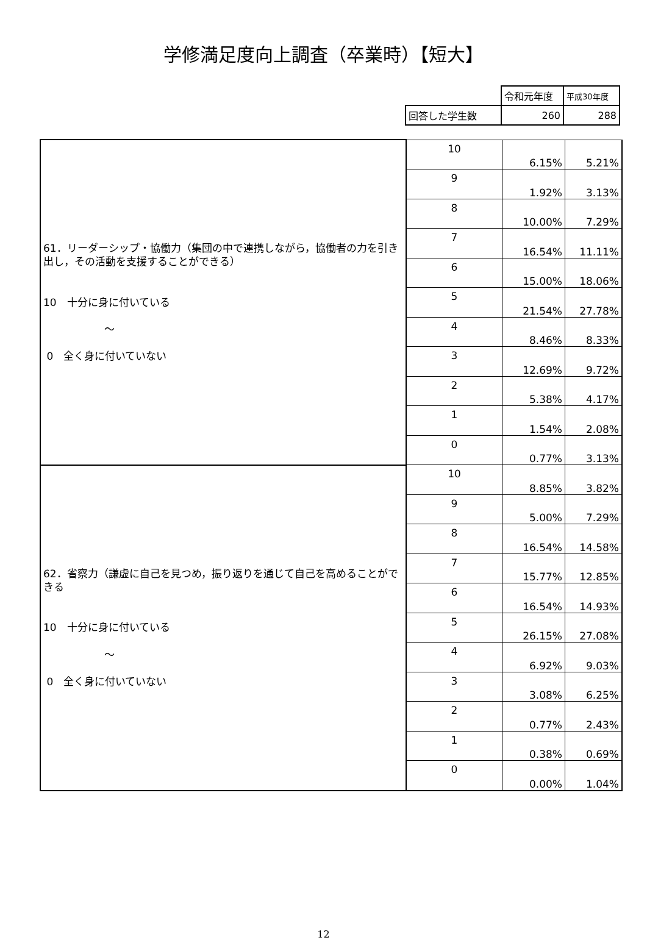学修満足度向上調査（卒業時）【短大】
| | 令和元年度 | 平成30年度 |
| 回答した学生数 | 260 | 288 |
| 61．リーダーシップ・協働力（集団の中で連携しながら，協働者の力を引き出し，その活動を支援することができる） 10 十分に身に付いている ～ 0 全く身に付いていない | 10 | 6.15% | 5.21% |
| | 9 | 1.92% | 3.13% |
| | 8 | 10.00% | 7.29% |
| | 7 | 16.54% | 11.11% |
| | 6 | 15.00% | 18.06% |
| | 5 | 21.54% | 27.78% |
| | 4 | 8.46% | 8.33% |
| | 3 | 12.69% | 9.72% |
| | 2 | 5.38% | 4.17% |
| | 1 | 1.54% | 2.08% |
| | 0 | 0.77% | 3.13% |
| 62．省察力（謙虚に自己を見つめ，振り返りを通じて自己を高めることができる 10 十分に身に付いている ～ 0 全く身に付いていない | 10 | 8.85% | 3.82% |
| | 9 | 5.00% | 7.29% |
| | 8 | 16.54% | 14.58% |
| | 7 | 15.77% | 12.85% |
| | 6 | 16.54% | 14.93% |
| | 5 | 26.15% | 27.08% |
| | 4 | 6.92% | 9.03% |
| | 3 | 3.08% | 6.25% |
| | 2 | 0.77% | 2.43% |
| | 1 | 0.38% | 0.69% |
| | 0 | 0.00% | 1.04% |
12